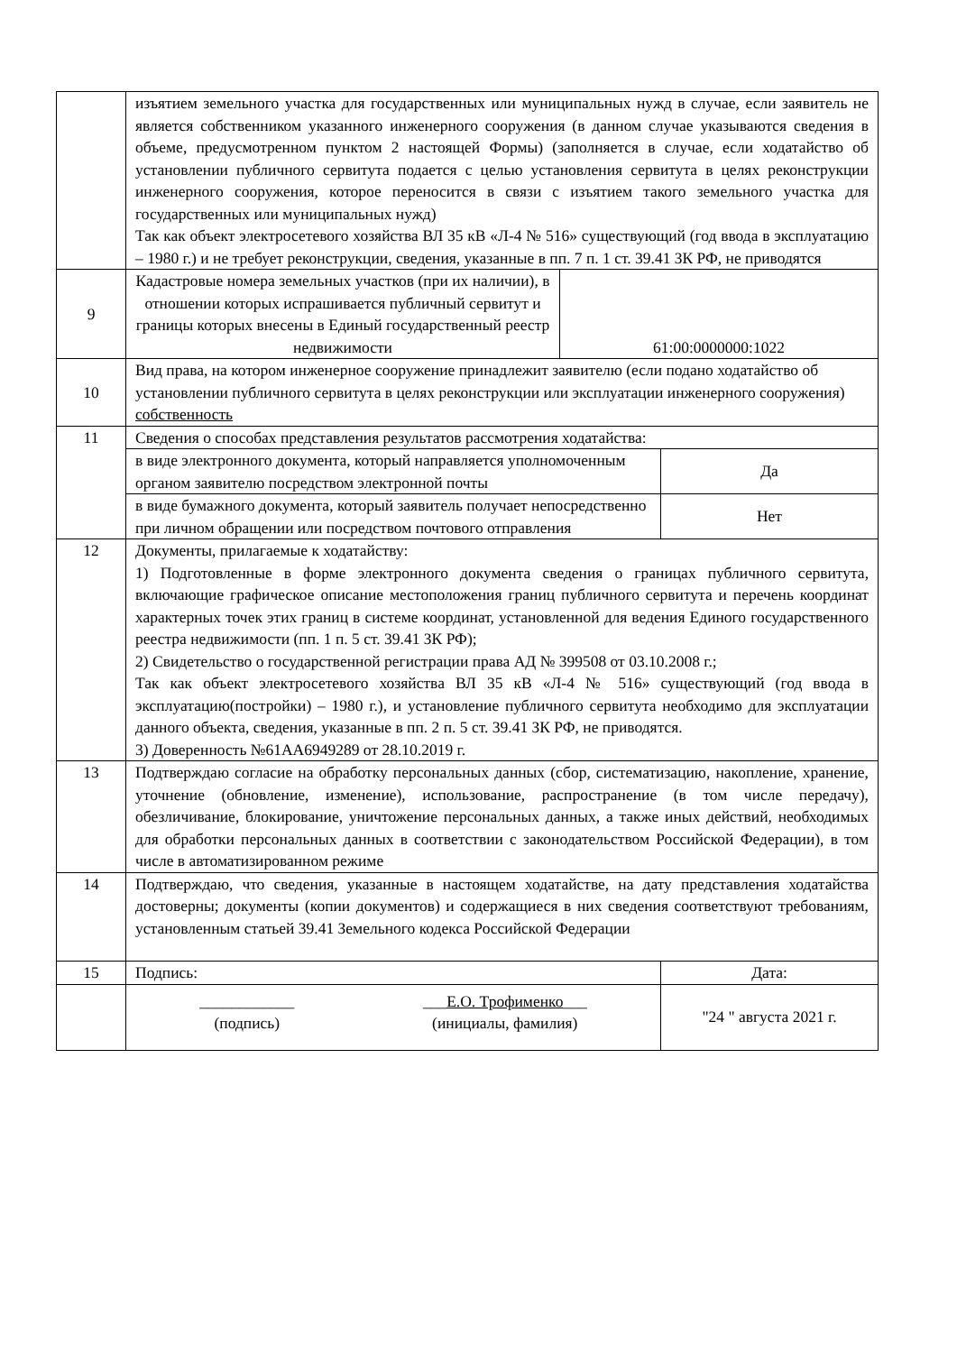| | изъятием земельного участка для государственных или муниципальных нужд в случае, если заявитель не является собственником указанного инженерного сооружения (в данном случае указываются сведения в объеме, предусмотренном пунктом 2 настоящей Формы) (заполняется в случае, если ходатайство об установлении публичного сервитута подается с целью установления сервитута в целях реконструкции инженерного сооружения, которое переносится в связи с изъятием такого земельного участка для государственных или муниципальных нужд) Так как объект электросетевого хозяйства ВЛ 35 кВ «Л-4 № 516» существующий (год ввода в эксплуатацию – 1980 г.) и не требует реконструкции, сведения, указанные в пп. 7 п. 1 ст. 39.41 ЗК РФ, не приводятся | | |
| 9 | Кадастровые номера земельных участков (при их наличии), в отношении которых испрашивается публичный сервитут и границы которых внесены в Единый государственный реестр недвижимости | 61:00:0000000:1022 | |
| 10 | Вид права, на котором инженерное сооружение принадлежит заявителю (если подано ходатайство об установлении публичного сервитута в целях реконструкции или эксплуатации инженерного сооружения) собственность | | |
| 11 | Сведения о способах представления результатов рассмотрения ходатайства: | | |
| | в виде электронного документа, который направляется уполномоченным органом заявителю посредством электронной почты | | Да |
| | в виде бумажного документа, который заявитель получает непосредственно при личном обращении или посредством почтового отправления | | Нет |
| 12 | Документы, прилагаемые к ходатайству: 1) Подготовленные в форме электронного документа сведения о границах публичного сервитута, включающие графическое описание местоположения границ публичного сервитута и перечень координат характерных точек этих границ в системе координат, установленной для ведения Единого государственного реестра недвижимости (пп. 1 п. 5 ст. 39.41 ЗК РФ); 2) Свидетельство о государственной регистрации права АД № 399508 от 03.10.2008 г.; Так как объект электросетевого хозяйства ВЛ 35 кВ «Л-4 № 516» существующий (год ввода в эксплуатацию(постройки) – 1980 г.), и установление публичного сервитута необходимо для эксплуатации данного объекта, сведения, указанные в пп. 2 п. 5 ст. 39.41 ЗК РФ, не приводятся. 3) Доверенность №61АА6949289 от 28.10.2019 г. | | |
| 13 | Подтверждаю согласие на обработку персональных данных (сбор, систематизацию, накопление, хранение, уточнение (обновление, изменение), использование, распространение (в том числе передачу), обезличивание, блокирование, уничтожение персональных данных, а также иных действий, необходимых для обработки персональных данных в соответствии с законодательством Российской Федерации), в том числе в автоматизированном режиме | | |
| 14 | Подтверждаю, что сведения, указанные в настоящем ходатайстве, на дату представления ходатайства достоверны; документы (копии документов) и содержащиеся в них сведения соответствуют требованиям, установленным статьей 39.41 Земельного кодекса Российской Федерации | | |
| 15 | Подпись: | | Дата: |
| | ____________ (подпись) ___ Е.О. Трофименко ___ (инициалы, фамилия) | | "24 " августа 2021 г. |